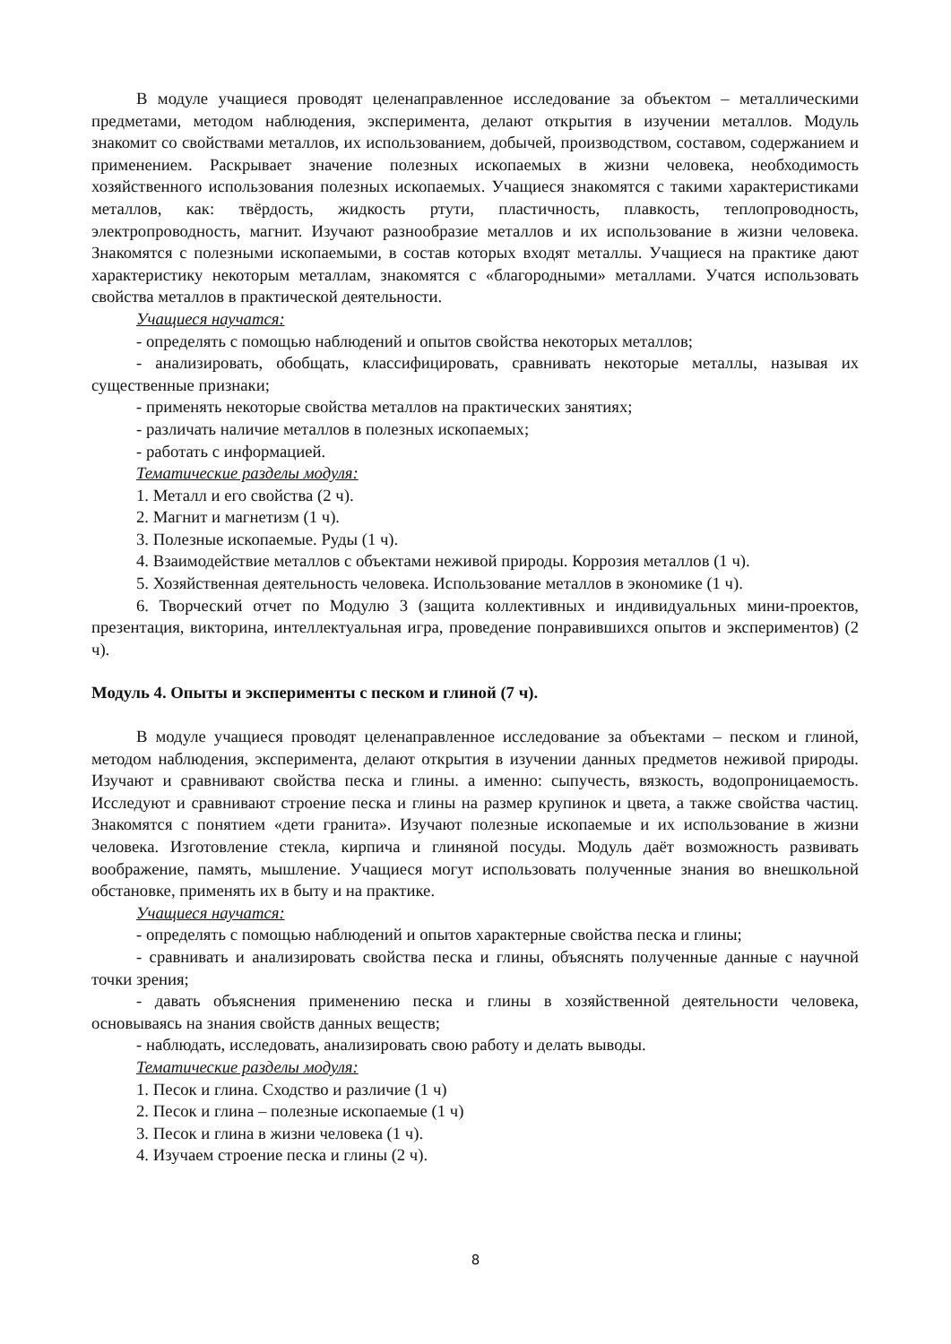В модуле учащиеся проводят целенаправленное исследование за объектом – металлическими предметами, методом наблюдения, эксперимента, делают открытия в изучении металлов. Модуль знакомит со свойствами металлов, их использованием, добычей, производством, составом, содержанием и применением. Раскрывает значение полезных ископаемых в жизни человека, необходимость хозяйственного использования полезных ископаемых. Учащиеся знакомятся с такими характеристиками металлов, как: твёрдость, жидкость ртути, пластичность, плавкость, теплопроводность, электропроводность, магнит. Изучают разнообразие металлов и их использование в жизни человека. Знакомятся с полезными ископаемыми, в состав которых входят металлы. Учащиеся на практике дают характеристику некоторым металлам, знакомятся с «благородными» металлами. Учатся использовать свойства металлов в практической деятельности.
Учащиеся научатся:
- определять с помощью наблюдений и опытов свойства некоторых металлов;
- анализировать, обобщать, классифицировать, сравнивать некоторые металлы, называя их существенные признаки;
- применять некоторые свойства металлов на практических занятиях;
- различать наличие металлов в полезных ископаемых;
- работать с информацией.
Тематические разделы модуля:
1. Металл и его свойства (2 ч).
2. Магнит и магнетизм (1 ч).
3. Полезные ископаемые. Руды (1 ч).
4. Взаимодействие металлов с объектами неживой природы. Коррозия металлов (1 ч).
5. Хозяйственная деятельность человека. Использование металлов в экономике (1 ч).
6. Творческий отчет по Модулю 3 (защита коллективных и индивидуальных мини-проектов, презентация, викторина, интеллектуальная игра, проведение понравившихся опытов и экспериментов) (2 ч).
Модуль 4. Опыты и эксперименты с песком и глиной (7 ч).
В модуле учащиеся проводят целенаправленное исследование за объектами – песком и глиной, методом наблюдения, эксперимента, делают открытия в изучении данных предметов неживой природы. Изучают и сравнивают свойства песка и глины. а именно: сыпучесть, вязкость, водопроницаемость. Исследуют и сравнивают строение песка и глины на размер крупинок и цвета, а также свойства частиц. Знакомятся с понятием «дети гранита». Изучают полезные ископаемые и их использование в жизни человека. Изготовление стекла, кирпича и глиняной посуды. Модуль даёт возможность развивать воображение, память, мышление. Учащиеся могут использовать полученные знания во внешкольной обстановке, применять их в быту и на практике.
Учащиеся научатся:
- определять с помощью наблюдений и опытов характерные свойства песка и глины;
- сравнивать и анализировать свойства песка и глины, объяснять полученные данные с научной точки зрения;
- давать объяснения применению песка и глины в хозяйственной деятельности человека, основываясь на знания свойств данных веществ;
- наблюдать, исследовать, анализировать свою работу и делать выводы.
Тематические разделы модуля:
1. Песок и глина. Сходство и различие (1 ч)
2. Песок и глина – полезные ископаемые (1 ч)
3. Песок и глина в жизни человека (1 ч).
4. Изучаем строение песка и глины (2 ч).
8